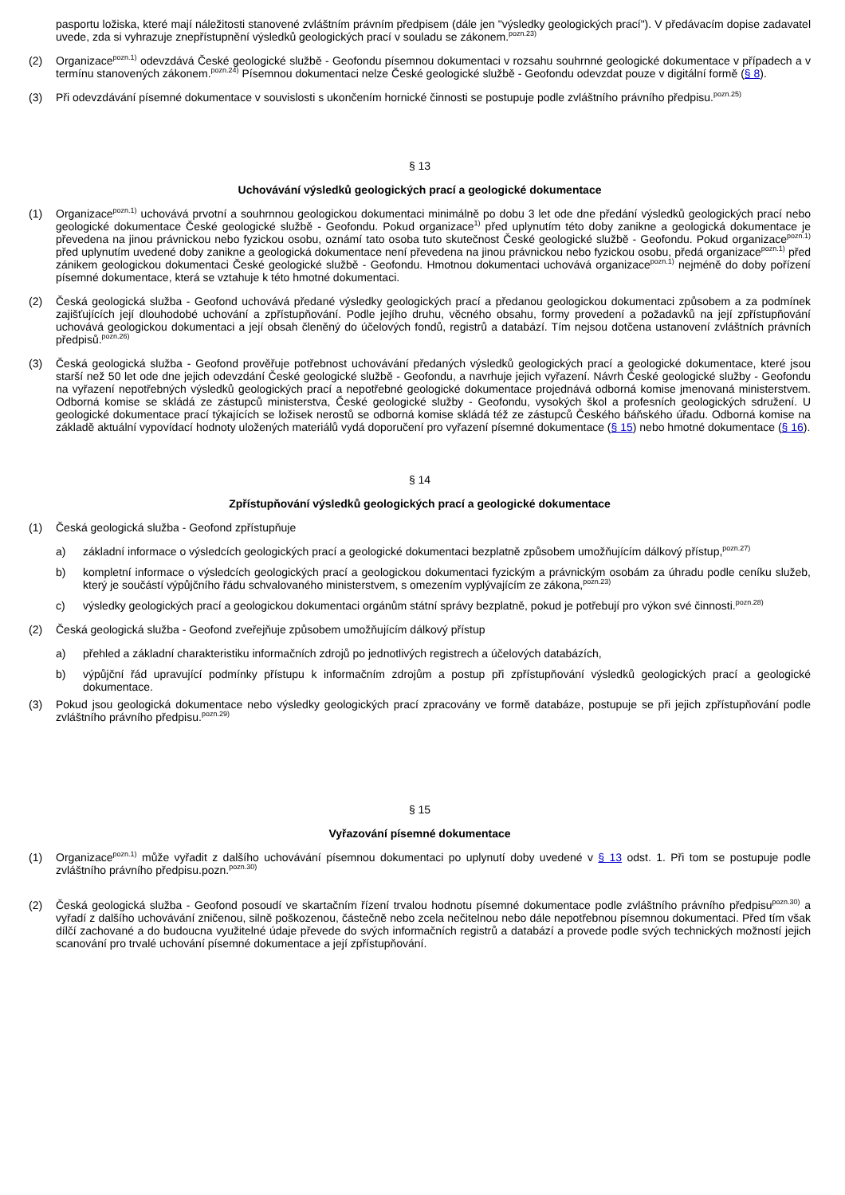pasportu ložiska, které mají náležitosti stanovené zvláštním právním předpisem (dále jen "výsledky geologických prací"). V předávacím dopise zadavatel uvede, zda si vyhrazuje znepřístupnění výsledků geologických prací v souladu se zákonem.<sup>pozn.23)</sup>
(2) Organizace<sup>pozn.1)</sup> odevzdává České geologické službě - Geofondu písemnou dokumentaci v rozsahu souhrnné geologické dokumentace v případech a v termínu stanovených zákonem.<sup>pozn.24)</sup> Písemnou dokumentaci nelze České geologické službě - Geofondu odevzdat pouze v digitální formě (§ 8).
(3) Při odevzdávání písemné dokumentace v souvislosti s ukončením hornické činnosti se postupuje podle zvláštního právního předpisu.<sup>pozn.25)</sup>
§ 13
Uchovávání výsledků geologických prací a geologické dokumentace
(1) Organizace<sup>pozn.1)</sup> uchovává prvotní a souhrnnou geologickou dokumentaci minimálně po dobu 3 let ode dne předání výsledků geologických prací nebo geologické dokumentace České geologické službě - Geofondu. Pokud organizace<sup>1)</sup> před uplynutím této doby zanikne a geologická dokumentace je převedena na jinou právnickou nebo fyzickou osobu, oznámí tato osoba tuto skutečnost České geologické službě - Geofondu. Pokud organizace<sup>pozn.1)</sup> před uplynutím uvedené doby zanikne a geologická dokumentace není převedena na jinou právnickou nebo fyzickou osobu, předá organizace<sup>pozn.1)</sup> před zánikem geologickou dokumentaci České geologické službě - Geofondu. Hmotnou dokumentaci uchovává organizace<sup>pozn.1)</sup> nejméně do doby pořízení písemné dokumentace, která se vztahuje k této hmotné dokumentaci.
(2) Česká geologická služba - Geofond uchovává předané výsledky geologických prací a předanou geologickou dokumentaci způsobem a za podmínek zajišťujících její dlouhodobé uchování a zpřístupňování. Podle jejího druhu, věcného obsahu, formy provedení a požadavků na její zpřístupňování uchovává geologickou dokumentaci a její obsah členěný do účelových fondů, registrů a databází. Tím nejsou dotčena ustanovení zvláštních právních předpisů.<sup>pozn.26)</sup>
(3) Česká geologická služba - Geofond prověřuje potřebnost uchovávání předaných výsledků geologických prací a geologické dokumentace, které jsou starší než 50 let ode dne jejich odevzdání České geologické službě - Geofondu, a navrhuje jejich vyřazení. Návrh České geologické služby - Geofondu na vyřazení nepotřebných výsledků geologických prací a nepotřebné geologické dokumentace projednává odborná komise jmenovaná ministerstvem. Odborná komise se skládá ze zástupců ministerstva, České geologické služby - Geofondu, vysokých škol a profesních geologických sdružení. U geologické dokumentace prací týkajících se ložisek nerostů se odborná komise skládá též ze zástupců Českého báňského úřadu. Odborná komise na základě aktuální vypovídací hodnoty uložených materiálů vydá doporučení pro vyřazení písemné dokumentace (§ 15) nebo hmotné dokumentace (§ 16).
§ 14
Zpřístupňování výsledků geologických prací a geologické dokumentace
(1) Česká geologická služba - Geofond zpřístupňuje
a) základní informace o výsledcích geologických prací a geologické dokumentaci bezplatně způsobem umožňujícím dálkový přístup,<sup>pozn.27)</sup>
b) kompletní informace o výsledcích geologických prací a geologickou dokumentaci fyzickým a právnickým osobám za úhradu podle ceníku služeb, který je součástí výpůjčního řádu schvalovaného ministerstvem, s omezením vyplývajícím ze zákona,<sup>pozn.23)</sup>
c) výsledky geologických prací a geologickou dokumentaci orgánům státní správy bezplatně, pokud je potřebují pro výkon své činnosti.<sup>pozn.28)</sup>
(2) Česká geologická služba - Geofond zveřejňuje způsobem umožňujícím dálkový přístup
a) přehled a základní charakteristiku informačních zdrojů po jednotlivých registrech a účelových databázích,
b) výpůjční řád upravující podmínky přístupu k informačním zdrojům a postup při zpřístupňování výsledků geologických prací a geologické dokumentace.
(3) Pokud jsou geologická dokumentace nebo výsledky geologických prací zpracovány ve formě databáze, postupuje se při jejich zpřístupňování podle zvláštního právního předpisu.<sup>pozn.29)</sup>
§ 15
Vyřazování písemné dokumentace
(1) Organizace<sup>pozn.1)</sup> může vyřadit z dalšího uchovávání písemnou dokumentaci po uplynutí doby uvedené v § 13 odst. 1. Při tom se postupuje podle zvláštního právního předpisu.pozn.<sup>pozn.30)</sup>
(2) Česká geologická služba - Geofond posoudí ve skartačním řízení trvalou hodnotu písemné dokumentace podle zvláštního právního předpisu<sup>pozn.30)</sup> a vyřadí z dalšího uchovávání zničenou, silně poškozenou, částečně nebo zcela nečitelnou nebo dále nepotřebnou písemnou dokumentaci. Před tím však dílčí zachované a do budoucna využitelné údaje převede do svých informačních registrů a databází a provede podle svých technických možností jejich scanování pro trvalé uchování písemné dokumentace a její zpřístupňování.